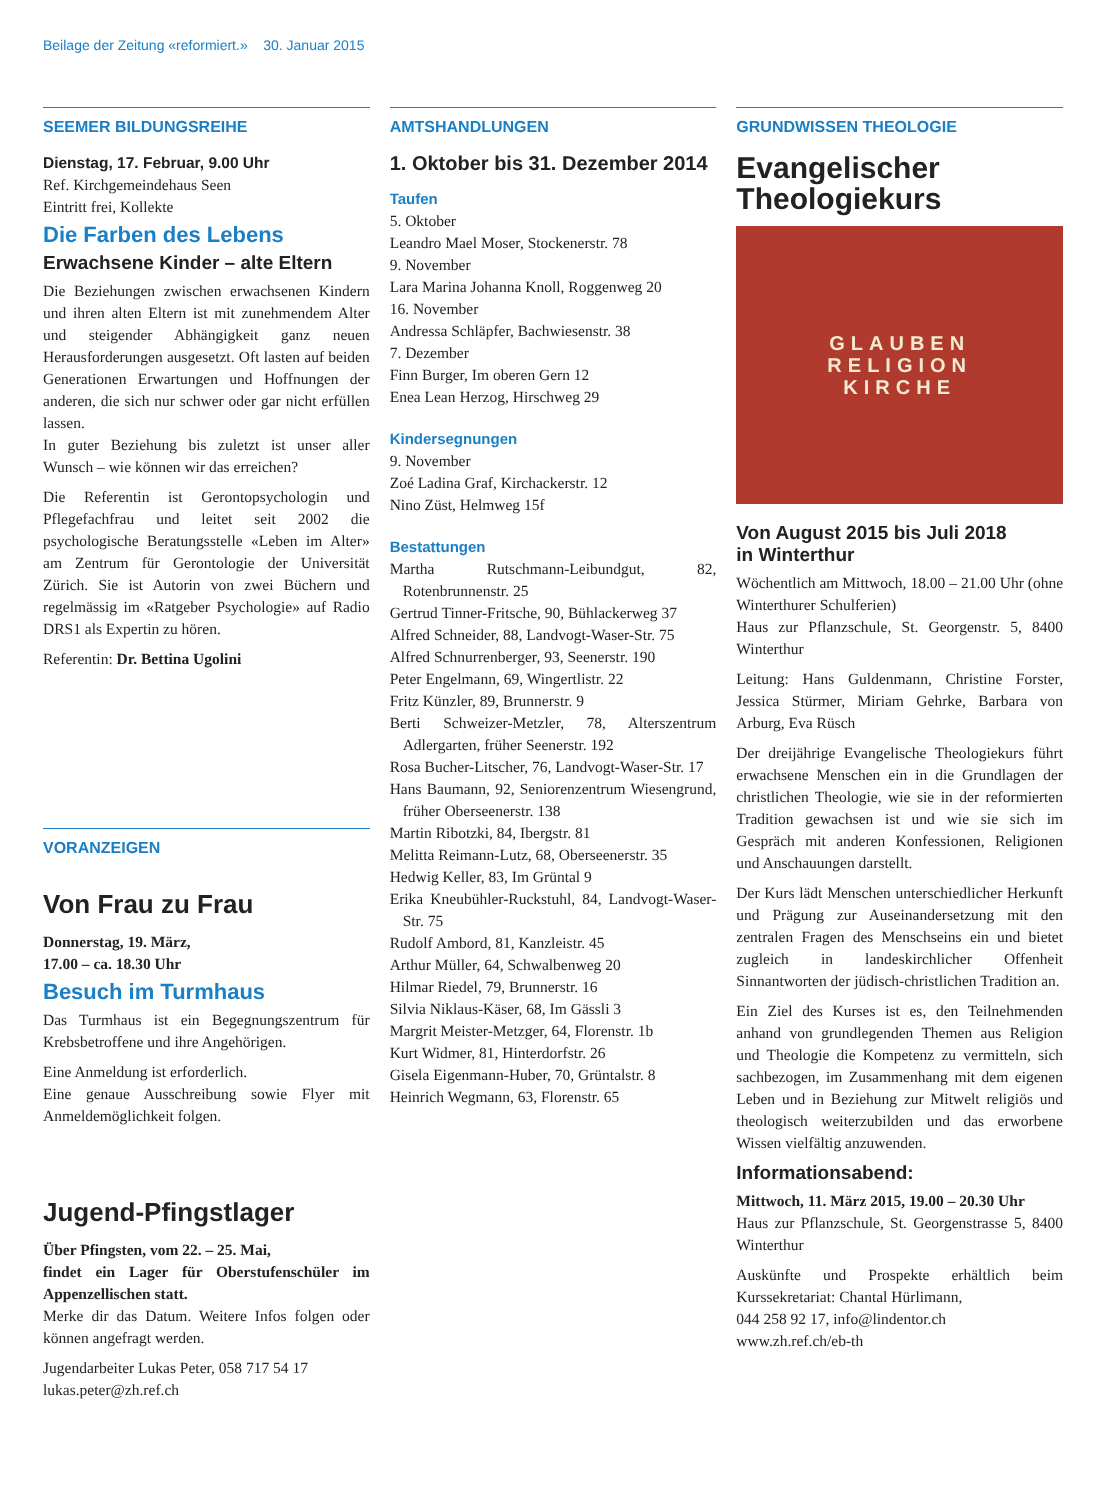Beilage der Zeitung «reformiert.» 30. Januar 2015
SEEMER BILDUNGSREIHE
Dienstag, 17. Februar, 9.00 Uhr
Ref. Kirchgemeindehaus Seen
Eintritt frei, Kollekte
Die Farben des Lebens
Erwachsene Kinder – alte Eltern
Die Beziehungen zwischen erwachsenen Kindern und ihren alten Eltern ist mit zunehmendem Alter und steigender Abhängigkeit ganz neuen Herausforderungen ausgesetzt. Oft lasten auf beiden Generationen Erwartungen und Hoffnungen der anderen, die sich nur schwer oder gar nicht erfüllen lassen.
In guter Beziehung bis zuletzt ist unser aller Wunsch – wie können wir das erreichen?
Die Referentin ist Gerontopsychologin und Pflegefachfrau und leitet seit 2002 die psychologische Beratungsstelle «Leben im Alter» am Zentrum für Gerontologie der Universität Zürich. Sie ist Autorin von zwei Büchern und regelmässig im «Ratgeber Psychologie» auf Radio DRS1 als Expertin zu hören.
Referentin: Dr. Bettina Ugolini
VORANZEIGEN
Von Frau zu Frau
Donnerstag, 19. März,
17.00 – ca. 18.30 Uhr
Besuch im Turmhaus
Das Turmhaus ist ein Begegnungszentrum für Krebsbetroffene und ihre Angehörigen.
Eine Anmeldung ist erforderlich.
Eine genaue Ausschreibung sowie Flyer mit Anmeldemöglichkeit folgen.
Jugend-Pfingstlager
Über Pfingsten, vom 22. – 25. Mai,
findet ein Lager für Oberstufenschüler im Appenzellischen statt.
Merke dir das Datum. Weitere Infos folgen oder können angefragt werden.
Jugendarbeiter Lukas Peter, 058 717 54 17
lukas.peter@zh.ref.ch
AMTSHANDLUNGEN
1. Oktober bis 31. Dezember 2014
Taufen
5. Oktober
Leandro Mael Moser, Stockenerstr. 78
9. November
Lara Marina Johanna Knoll, Roggenweg 20
16. November
Andressa Schläpfer, Bachwiesenstr. 38
7. Dezember
Finn Burger, Im oberen Gern 12
Enea Lean Herzog, Hirschweg 29
Kindersegnungen
9. November
Zoé Ladina Graf, Kirchackerstr. 12
Nino Züst, Helmweg 15f
Bestattungen
Martha Rutschmann-Leibundgut, 82, Rotenbrunnenstr. 25
Gertrud Tinner-Fritsche, 90, Bühlackerweg 37
Alfred Schneider, 88, Landvogt-Waser-Str. 75
Alfred Schnurrenberger, 93, Seenerstr. 190
Peter Engelmann, 69, Wingertlistr. 22
Fritz Künzler, 89, Brunnerstr. 9
Berti Schweizer-Metzler, 78, Alterszentrum Adlergarten, früher Seenerstr. 192
Rosa Bucher-Litscher, 76, Landvogt-Waser-Str. 17
Hans Baumann, 92, Seniorenzentrum Wiesengrund, früher Oberseenerstr. 138
Martin Ribotzki, 84, Ibergstr. 81
Melitta Reimann-Lutz, 68, Oberseenerstr. 35
Hedwig Keller, 83, Im Grüntal 9
Erika Kneubühler-Ruckstuhl, 84, Landvogt-Waser-Str. 75
Rudolf Ambord, 81, Kanzleistr. 45
Arthur Müller, 64, Schwalbenweg 20
Hilmar Riedel, 79, Brunnerstr. 16
Silvia Niklaus-Käser, 68, Im Gässli 3
Margrit Meister-Metzger, 64, Florenstr. 1b
Kurt Widmer, 81, Hinterdorfstr. 26
Gisela Eigenmann-Huber, 70, Grüntalstr. 8
Heinrich Wegmann, 63, Florenstr. 65
GRUNDWISSEN THEOLOGIE
Evangelischer Theologiekurs
GLAUBEN
RELIGION
KIRCHE
Von August 2015 bis Juli 2018
in Winterthur
Wöchentlich am Mittwoch, 18.00 – 21.00 Uhr (ohne Winterthurer Schulferien)
Haus zur Pflanzschule, St. Georgenstr. 5, 8400 Winterthur
Leitung: Hans Guldenmann, Christine Forster, Jessica Stürmer, Miriam Gehrke, Barbara von Arburg, Eva Rüsch
Der dreijährige Evangelische Theologiekurs führt erwachsene Menschen ein in die Grundlagen der christlichen Theologie, wie sie in der reformierten Tradition gewachsen ist und wie sie sich im Gespräch mit anderen Konfessionen, Religionen und Anschauungen darstellt.
Der Kurs lädt Menschen unterschiedlicher Herkunft und Prägung zur Auseinandersetzung mit den zentralen Fragen des Menschseins ein und bietet zugleich in landeskirchlicher Offenheit Sinnantworten der jüdisch-christlichen Tradition an.
Ein Ziel des Kurses ist es, den Teilnehmenden anhand von grundlegenden Themen aus Religion und Theologie die Kompetenz zu vermitteln, sich sachbezogen, im Zusammenhang mit dem eigenen Leben und in Beziehung zur Mitwelt religiös und theologisch weiterzubilden und das erworbene Wissen vielfältig anzuwenden.
Informationsabend:
Mittwoch, 11. März 2015, 19.00 – 20.30 Uhr
Haus zur Pflanzschule, St. Georgenstrasse 5, 8400 Winterthur
Auskünfte und Prospekte erhältlich beim Kurssekretariat: Chantal Hürlimann,
044 258 92 17, info@lindentor.ch
www.zh.ref.ch/eb-th